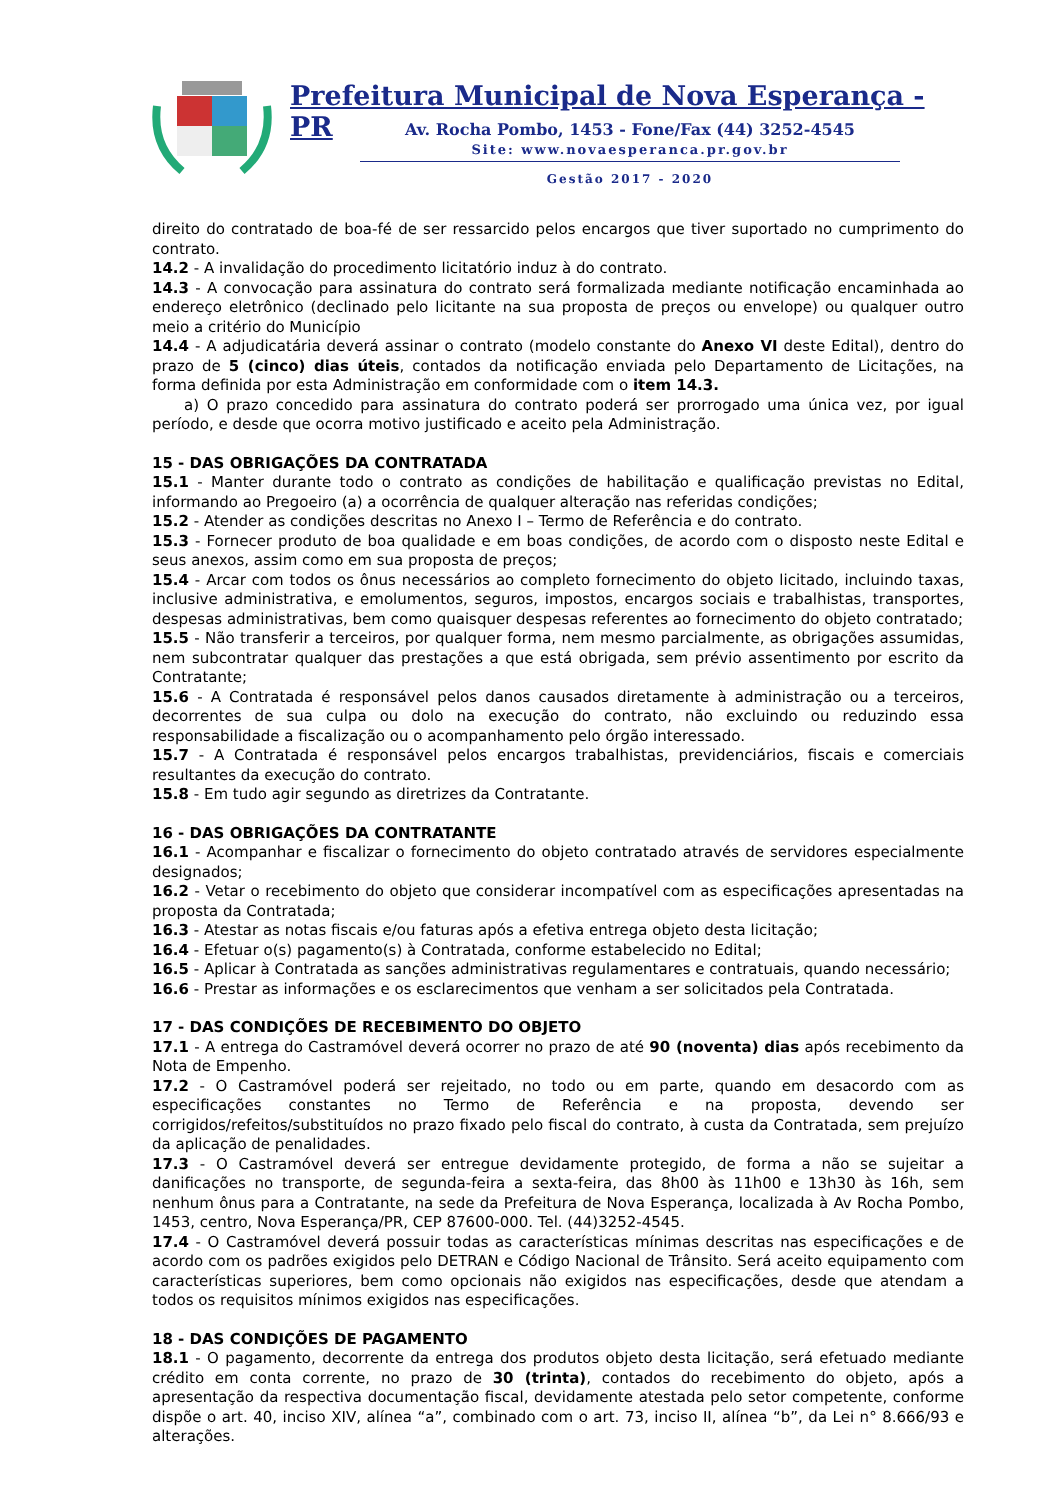Prefeitura Municipal de Nova Esperança - PR
Av. Rocha Pombo, 1453 - Fone/Fax (44) 3252-4545
Site: www.novaesperanca.pr.gov.br
Gestão 2017 - 2020
direito do contratado de boa-fé de ser ressarcido pelos encargos que tiver suportado no cumprimento do contrato.
14.2 - A invalidação do procedimento licitatório induz à do contrato.
14.3 - A convocação para assinatura do contrato será formalizada mediante notificação encaminhada ao endereço eletrônico (declinado pelo licitante na sua proposta de preços ou envelope) ou qualquer outro meio a critério do Município
14.4 - A adjudicatária deverá assinar o contrato (modelo constante do Anexo VI deste Edital), dentro do prazo de 5 (cinco) dias úteis, contados da notificação enviada pelo Departamento de Licitações, na forma definida por esta Administração em conformidade com o item 14.3.
a) O prazo concedido para assinatura do contrato poderá ser prorrogado uma única vez, por igual período, e desde que ocorra motivo justificado e aceito pela Administração.
15 - DAS OBRIGAÇÕES DA CONTRATADA
15.1 - Manter durante todo o contrato as condições de habilitação e qualificação previstas no Edital, informando ao Pregoeiro (a) a ocorrência de qualquer alteração nas referidas condições;
15.2 - Atender as condições descritas no Anexo I – Termo de Referência e do contrato.
15.3 - Fornecer produto de boa qualidade e em boas condições, de acordo com o disposto neste Edital e seus anexos, assim como em sua proposta de preços;
15.4 - Arcar com todos os ônus necessários ao completo fornecimento do objeto licitado, incluindo taxas, inclusive administrativa, e emolumentos, seguros, impostos, encargos sociais e trabalhistas, transportes, despesas administrativas, bem como quaisquer despesas referentes ao fornecimento do objeto contratado;
15.5 - Não transferir a terceiros, por qualquer forma, nem mesmo parcialmente, as obrigações assumidas, nem subcontratar qualquer das prestações a que está obrigada, sem prévio assentimento por escrito da Contratante;
15.6 - A Contratada é responsável pelos danos causados diretamente à administração ou a terceiros, decorrentes de sua culpa ou dolo na execução do contrato, não excluindo ou reduzindo essa responsabilidade a fiscalização ou o acompanhamento pelo órgão interessado.
15.7 - A Contratada é responsável pelos encargos trabalhistas, previdenciários, fiscais e comerciais resultantes da execução do contrato.
15.8 - Em tudo agir segundo as diretrizes da Contratante.
16 - DAS OBRIGAÇÕES DA CONTRATANTE
16.1 - Acompanhar e fiscalizar o fornecimento do objeto contratado através de servidores especialmente designados;
16.2 - Vetar o recebimento do objeto que considerar incompatível com as especificações apresentadas na proposta da Contratada;
16.3 - Atestar as notas fiscais e/ou faturas após a efetiva entrega objeto desta licitação;
16.4 - Efetuar o(s) pagamento(s) à Contratada, conforme estabelecido no Edital;
16.5 - Aplicar à Contratada as sanções administrativas regulamentares e contratuais, quando necessário;
16.6 - Prestar as informações e os esclarecimentos que venham a ser solicitados pela Contratada.
17 - DAS CONDIÇÕES DE RECEBIMENTO DO OBJETO
17.1 - A entrega do Castramóvel deverá ocorrer no prazo de até 90 (noventa) dias após recebimento da Nota de Empenho.
17.2 - O Castramóvel poderá ser rejeitado, no todo ou em parte, quando em desacordo com as especificações constantes no Termo de Referência e na proposta, devendo ser corrigidos/refeitos/substituídos no prazo fixado pelo fiscal do contrato, à custa da Contratada, sem prejuízo da aplicação de penalidades.
17.3 - O Castramóvel deverá ser entregue devidamente protegido, de forma a não se sujeitar a danificações no transporte, de segunda-feira a sexta-feira, das 8h00 às 11h00 e 13h30 às 16h, sem nenhum ônus para a Contratante, na sede da Prefeitura de Nova Esperança, localizada à Av Rocha Pombo, 1453, centro, Nova Esperança/PR, CEP 87600-000. Tel. (44)3252-4545.
17.4 - O Castramóvel deverá possuir todas as características mínimas descritas nas especificações e de acordo com os padrões exigidos pelo DETRAN e Código Nacional de Trânsito. Será aceito equipamento com características superiores, bem como opcionais não exigidos nas especificações, desde que atendam a todos os requisitos mínimos exigidos nas especificações.
18 - DAS CONDIÇÕES DE PAGAMENTO
18.1 - O pagamento, decorrente da entrega dos produtos objeto desta licitação, será efetuado mediante crédito em conta corrente, no prazo de 30 (trinta), contados do recebimento do objeto, após a apresentação da respectiva documentação fiscal, devidamente atestada pelo setor competente, conforme dispõe o art. 40, inciso XIV, alínea “a”, combinado com o art. 73, inciso II, alínea “b”, da Lei n° 8.666/93 e alterações.